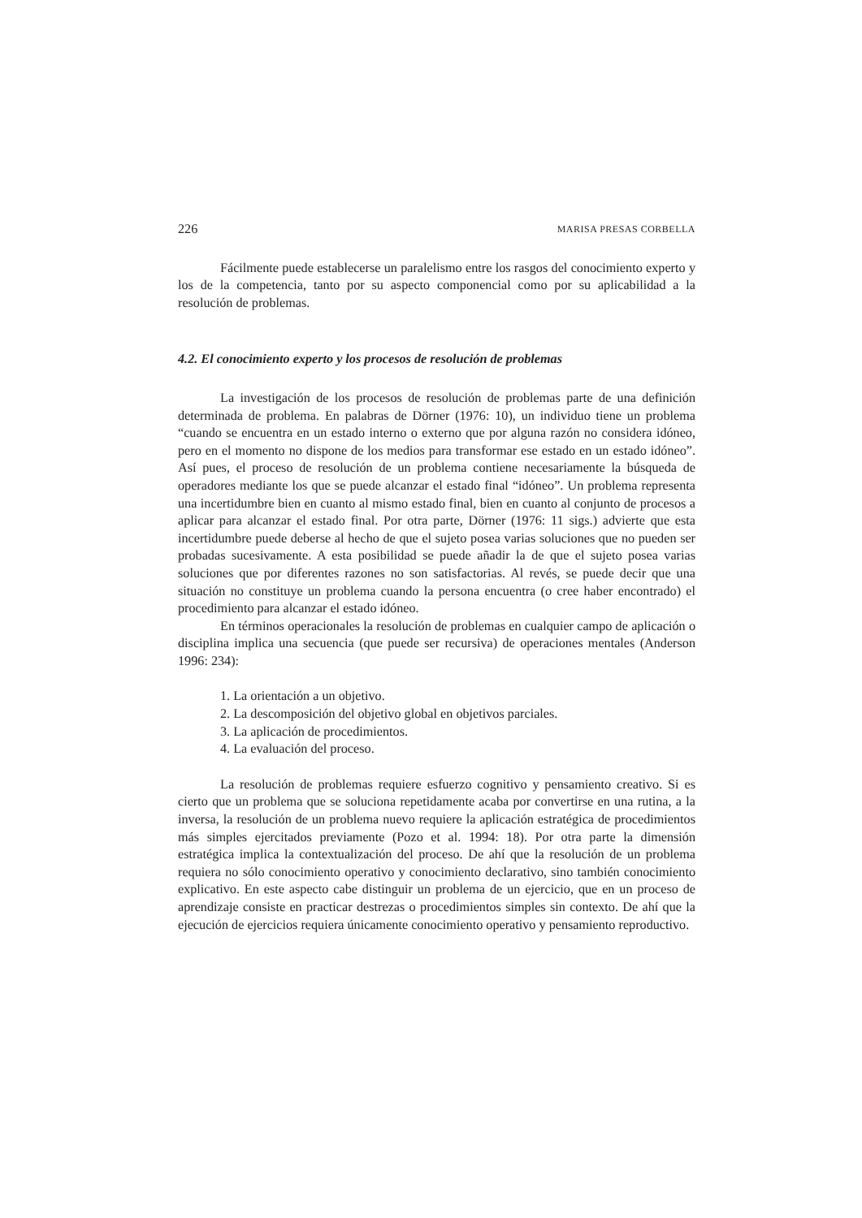226 MARISA PRESAS CORBELLA
Fácilmente puede establecerse un paralelismo entre los rasgos del conocimiento experto y los de la competencia, tanto por su aspecto componencial como por su aplicabilidad a la resolución de problemas.
4.2. El conocimiento experto y los procesos de resolución de problemas
La investigación de los procesos de resolución de problemas parte de una definición determinada de problema. En palabras de Dörner (1976: 10), un individuo tiene un problema “cuando se encuentra en un estado interno o externo que por alguna razón no considera idóneo, pero en el momento no dispone de los medios para transformar ese estado en un estado idóneo”. Así pues, el proceso de resolución de un problema contiene necesariamente la búsqueda de operadores mediante los que se puede alcanzar el estado final “idóneo”. Un problema representa una incertidumbre bien en cuanto al mismo estado final, bien en cuanto al conjunto de procesos a aplicar para alcanzar el estado final. Por otra parte, Dörner (1976: 11 sigs.) advierte que esta incertidumbre puede deberse al hecho de que el sujeto posea varias soluciones que no pueden ser probadas sucesivamente. A esta posibilidad se puede añadir la de que el sujeto posea varias soluciones que por diferentes razones no son satisfactorias. Al revés, se puede decir que una situación no constituye un problema cuando la persona encuentra (o cree haber encontrado) el procedimiento para alcanzar el estado idóneo.
En términos operacionales la resolución de problemas en cualquier campo de aplicación o disciplina implica una secuencia (que puede ser recursiva) de operaciones mentales (Anderson 1996: 234):
1. La orientación a un objetivo.
2. La descomposición del objetivo global en objetivos parciales.
3. La aplicación de procedimientos.
4. La evaluación del proceso.
La resolución de problemas requiere esfuerzo cognitivo y pensamiento creativo. Si es cierto que un problema que se soluciona repetidamente acaba por convertirse en una rutina, a la inversa, la resolución de un problema nuevo requiere la aplicación estratégica de procedimientos más simples ejercitados previamente (Pozo et al. 1994: 18). Por otra parte la dimensión estratégica implica la contextualización del proceso. De ahí que la resolución de un problema requiera no sólo conocimiento operativo y conocimiento declarativo, sino también conocimiento explicativo. En este aspecto cabe distinguir un problema de un ejercicio, que en un proceso de aprendizaje consiste en practicar destrezas o procedimientos simples sin contexto. De ahí que la ejecución de ejercicios requiera únicamente conocimiento operativo y pensamiento reproductivo.